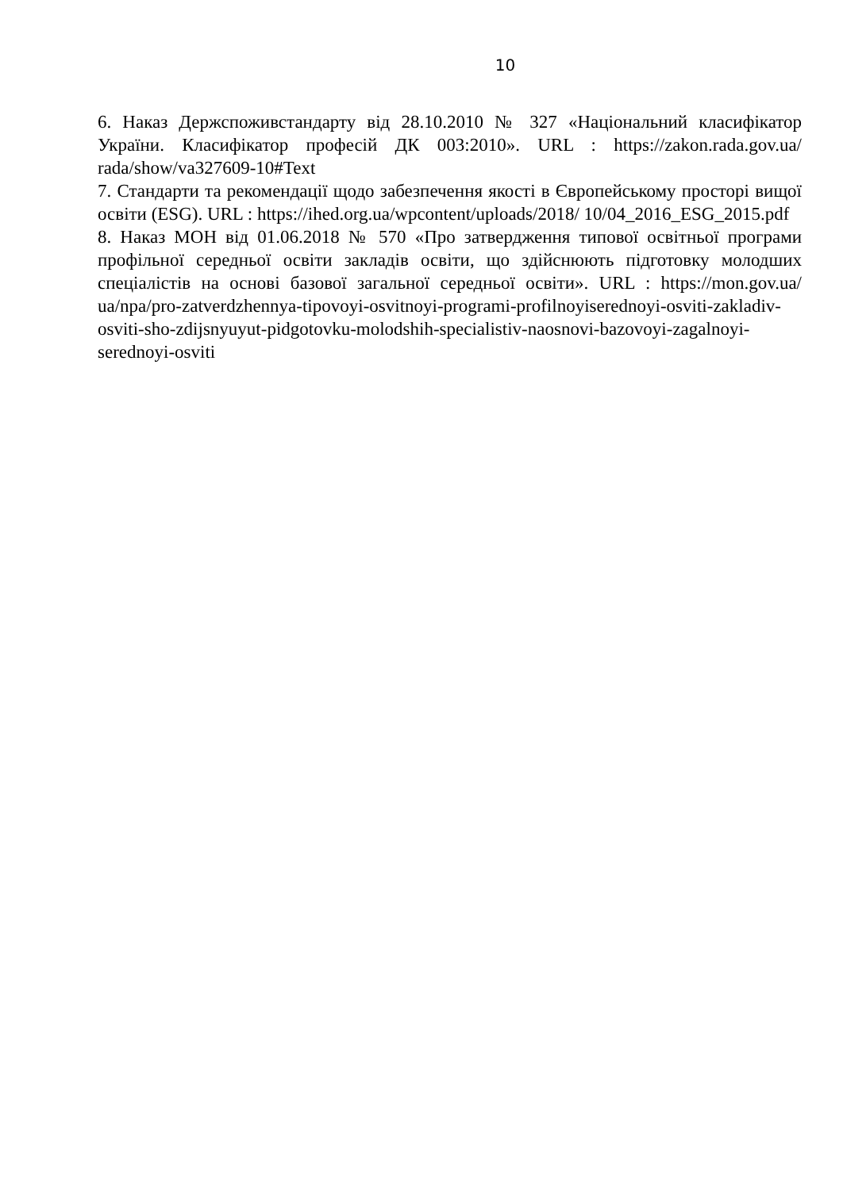10
6. Наказ Держспоживстандарту від 28.10.2010 № 327 «Національний класифікатор України. Класифікатор професій ДК 003:2010». URL : https://zakon.rada.gov.ua/ rada/show/va327609-10#Text
7. Стандарти та рекомендації щодо забезпечення якості в Європейському просторі вищої освіти (ESG). URL : https://ihed.org.ua/wpcontent/uploads/2018/ 10/04_2016_ESG_2015.pdf
8. Наказ МОН від 01.06.2018 № 570 «Про затвердження типової освітньої програми профільної середньої освіти закладів освіти, що здійснюють підготовку молодших спеціалістів на основі базової загальної середньої освіти». URL : https://mon.gov.ua/ ua/npa/pro-zatverdzhennya-tipovoyi-osvitnoyi-programi-profilnoyiserednoyi-osviti-zakladiv-osviti-sho-zdijsnyuyut-pidgotovku-molodshih-specialistiv-naosnovi-bazovoyi-zagalnoyi-serednoyi-osviti